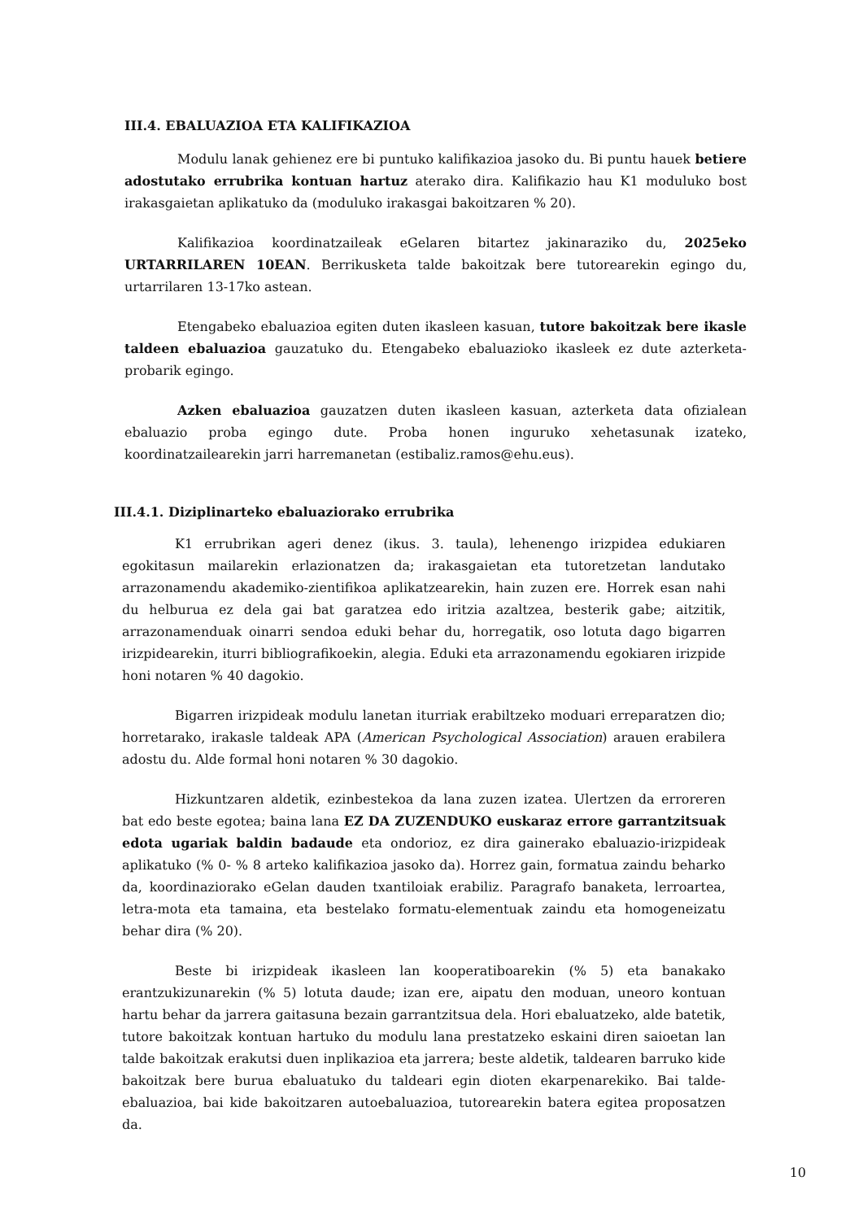III.4. EBALUAZIOA ETA KALIFIKAZIOA
Modulu lanak gehienez ere bi puntuko kalifikazioa jasoko du. Bi puntu hauek betiere adostutako errubrika kontuan hartuz aterako dira. Kalifikazio hau K1 moduluko bost irakasgaietan aplikatuko da (moduluko irakasgai bakoitzaren % 20).
Kalifikazioa koordinatzaileak eGelaren bitartez jakinaraziko du, 2025eko URTARRILAREN 10EAN. Berrikusketa talde bakoitzak bere tutorearekin egingo du, urtarrilaren 13-17ko astean.
Etengabeko ebaluazioa egiten duten ikasleen kasuan, tutore bakoitzak bere ikasle taldeen ebaluazioa gauzatuko du. Etengabeko ebaluazioko ikasleek ez dute azterketa-probarik egingo.
Azken ebaluazioa gauzatzen duten ikasleen kasuan, azterketa data ofizialean ebaluazio proba egingo dute. Proba honen inguruko xehetasunak izateko, koordinatzailearekin jarri harremanetan (estibaliz.ramos@ehu.eus).
III.4.1. Diziplinarteko ebaluaziorako errubrika
K1 errubrikan ageri denez (ikus. 3. taula), lehenengo irizpidea edukiaren egokitasun mailarekin erlazionatzen da; irakasgaietan eta tutoretzetan landutako arrazonamendu akademiko-zientifikoa aplikatzearekin, hain zuzen ere. Horrek esan nahi du helburua ez dela gai bat garatzea edo iritzia azaltzea, besterik gabe; aitzitik, arrazonamenduak oinarri sendoa eduki behar du, horregatik, oso lotuta dago bigarren irizpidearekin, iturri bibliografikoekin, alegia. Eduki eta arrazonamendu egokiaren irizpide honi notaren % 40 dagokio.
Bigarren irizpideak modulu lanetan iturriak erabiltzeko moduari erreparatzen dio; horretarako, irakasle taldeak APA (American Psychological Association) arauen erabilera adostu du. Alde formal honi notaren % 30 dagokio.
Hizkuntzaren aldetik, ezinbestekoa da lana zuzen izatea. Ulertzen da erroreren bat edo beste egotea; baina lana EZ DA ZUZENDUKO euskaraz errore garrantzitsuak edota ugariak baldin badaude eta ondorioz, ez dira gainerako ebaluazio-irizpideak aplikatuko (% 0- % 8 arteko kalifikazioa jasoko da). Horrez gain, formatua zaindu beharko da, koordinaziorako eGelan dauden txantiloiak erabiliz. Paragrafo banaketa, lerroartea, letra-mota eta tamaina, eta bestelako formatu-elementuak zaindu eta homogeneizatu behar dira (% 20).
Beste bi irizpideak ikasleen lan kooperatiboarekin (% 5) eta banakako erantzukizunarekin (% 5) lotuta daude; izan ere, aipatu den moduan, uneoro kontuan hartu behar da jarrera gaitasuna bezain garrantzitsua dela. Hori ebaluatzeko, alde batetik, tutore bakoitzak kontuan hartuko du modulu lana prestatzeko eskaini diren saioetan lan talde bakoitzak erakutsi duen inplikazioa eta jarrera; beste aldetik, taldearen barruko kide bakoitzak bere burua ebaluatuko du taldeari egin dioten ekarpenarekiko. Bai talde-ebaluazioa, bai kide bakoitzaren autoebaluazioa, tutorearekin batera egitea proposatzen da.
10